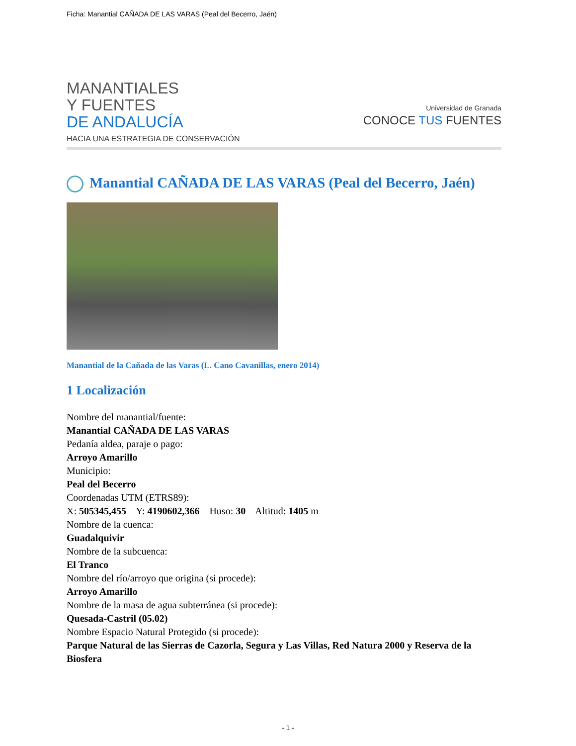Ficha: Manantial CAÑADA DE LAS VARAS (Peal del Becerro, Jaén)
MANANTIALES
Y FUENTES
DE ANDALUCÍA
HACIA UNA ESTRATEGIA DE CONSERVACIÓN
Universidad de Granada
CONOCE TUS FUENTES
Manantial CAÑADA DE LAS VARAS (Peal del Becerro, Jaén)
Manantial de la Cañada de las Varas (L. Cano Cavanillas, enero 2014)
1 Localización
Nombre del manantial/fuente:
Manantial CAÑADA DE LAS VARAS
Pedanía aldea, paraje o pago:
Arroyo Amarillo
Municipio:
Peal del Becerro
Coordenadas UTM (ETRS89):
X: 505345,455 Y: 4190602,366 Huso: 30 Altitud: 1405 m
Nombre de la cuenca:
Guadalquivir
Nombre de la subcuenca:
El Tranco
Nombre del río/arroyo que origina (si procede):
Arroyo Amarillo
Nombre de la masa de agua subterránea (si procede):
Quesada-Castril (05.02)
Nombre Espacio Natural Protegido (si procede):
Parque Natural de las Sierras de Cazorla, Segura y Las Villas, Red Natura 2000 y Reserva de la Biosfera
- 1 -